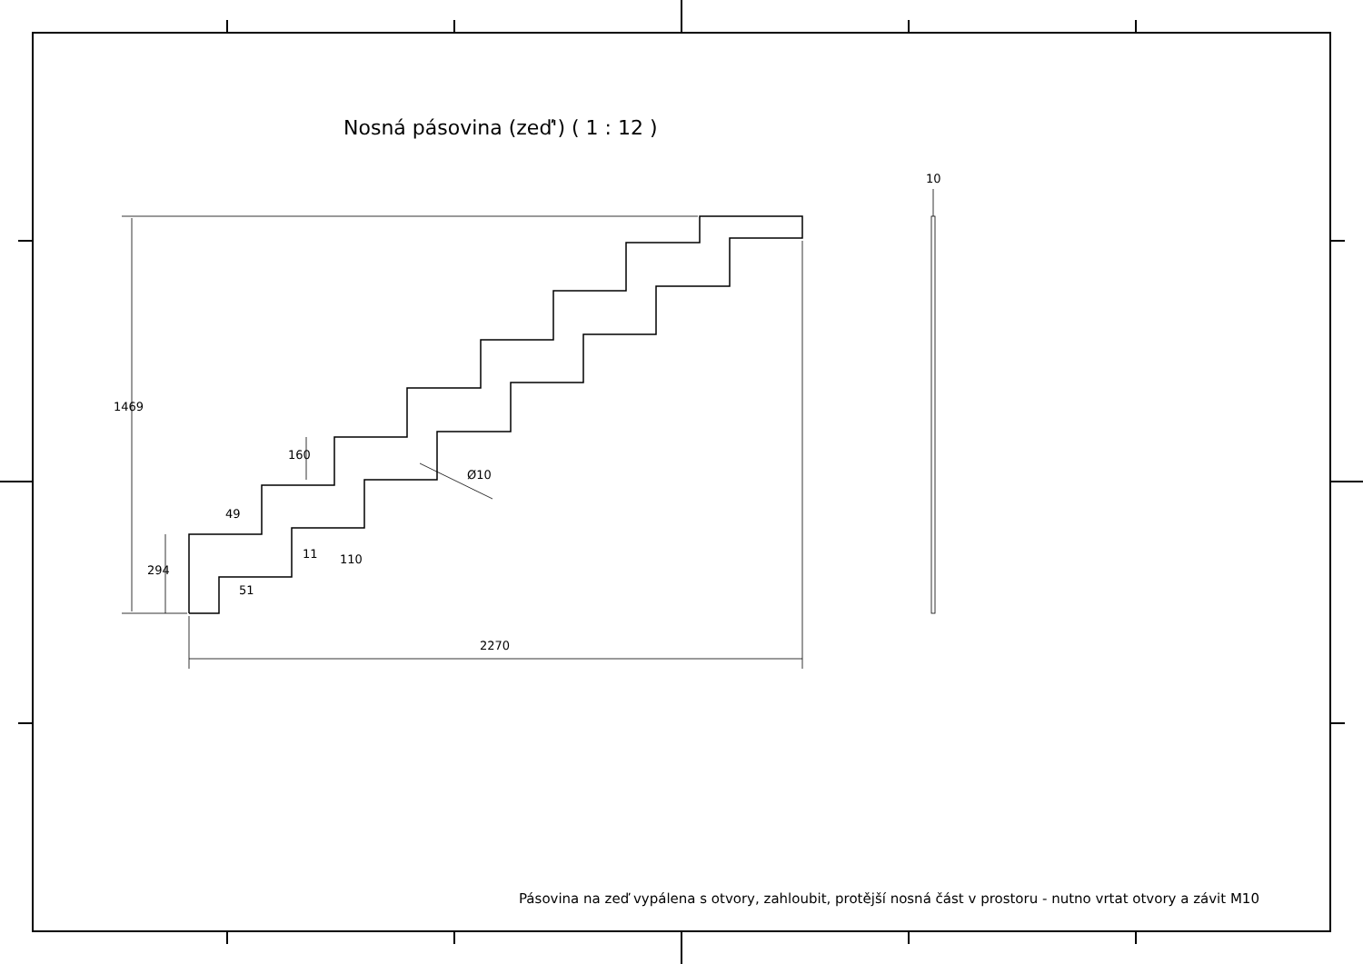Nosná pásovina (zeď') ( 1 : 12 )
1469
294
160
49
51
11 110
Ø10
2270
10
Pásovina na zeď vypálena s otvory, zahloubit, protější nosná část v prostoru - nutno vrtat otvory a závit M10